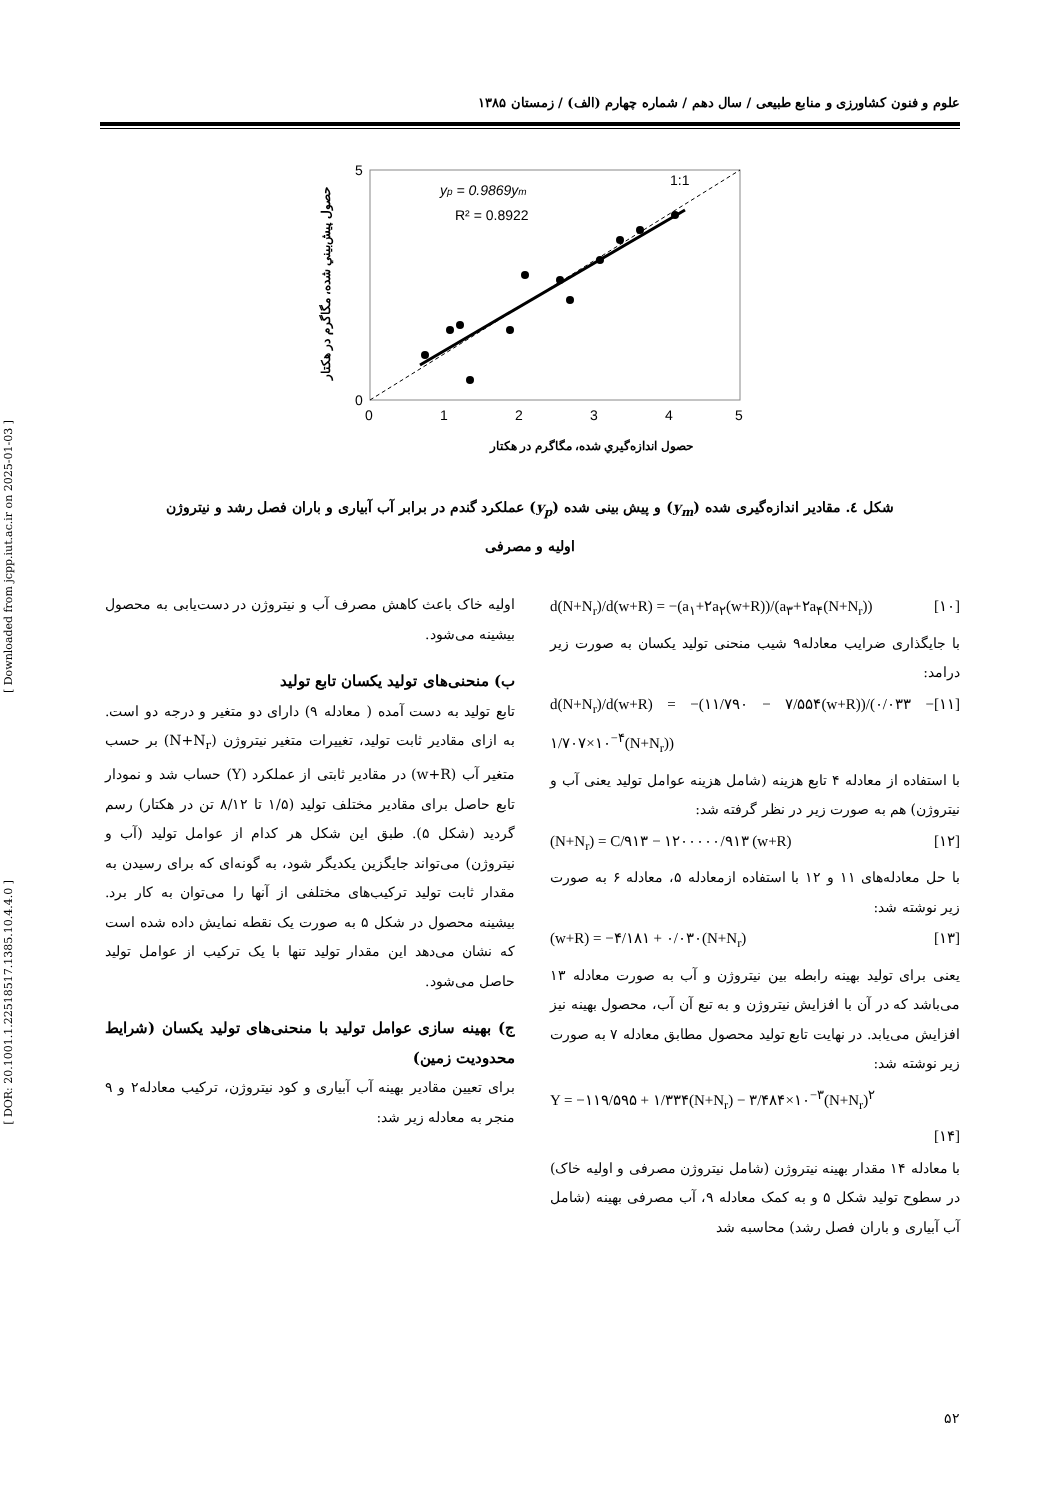[ Downloaded from jcpp.iut.ac.ir on 2025-01-03 ]
[ DOR: 20.1001.1.22518517.1385.10.4.4.0 ]
علوم و فنون کشاورزی و منابع طبیعی / سال دهم / شماره چهارم (الف) / زمستان ۱۳۸۵
yp = 0.9869ym
R² = 0.8922
1:1
0
5
0
1
2
3
4
5
حصول اندازەگیري شده، مگاگرم در هکتار
حصول پیش‌بیني شده، مگاگرم در هکتار
شکل ٤. مقادیر اندازه‌گیری شده (y<sub>m</sub>) و پیش بینی شده (y<sub>p</sub>) عملکرد گندم در برابر آب آبیاری و باران فصل رشد و نیتروژن اولیه و مصرفی
اولیه خاک باعث کاهش مصرف آب و نیتروژن در دست‌یابی به محصول بیشینه می‌شود.
ب) منحنی‌های تولید یکسان تابع تولید
تابع تولید به دست آمده ( معادله ۹) دارای دو متغیر و درجه دو است. به ازای مقادیر ثابت تولید، تغییرات متغیر نیتروژن (N+N<sub>r</sub>) بر حسب متغیر آب (w+R) در مقادیر ثابتی از عملکرد (Y) حساب شد و نمودار تابع حاصل برای مقادیر مختلف تولید (۱/۵ تا ۸/۱۲ تن در هکتار) رسم گردید (شکل ۵). طبق این شکل هر کدام از عوامل تولید (آب و نیتروژن) می‌تواند جایگزین یکدیگر شود، به گونه‌ای که برای رسیدن به مقدار ثابت تولید ترکیب‌های مختلفی از آنها را می‌توان به کار برد. بیشینه محصول در شکل ۵ به صورت یک نقطه نمایش داده شده است که نشان می‌دهد این مقدار تولید تنها با یک ترکیب از عوامل تولید حاصل می‌شود.
ج) بهینه سازی عوامل تولید با منحنی‌های تولید یکسان (شرایط محدودیت زمین)
برای تعیین مقادیر بهینه آب آبیاری و کود نیتروژن، ترکیب معادله۲ و ۹ منجر به معادله زیر شد:
d(N+N<sub>r</sub>)/d(w+R) = −(a<sub>۱</sub>+۲a<sub>۲</sub>(w+R))/(a<sub>۳</sub>+۲a<sub>۴</sub>(N+N<sub>r</sub>)) [۱۰]
با جایگذاری ضرایب معادله۹ شیب منحنی تولید یکسان به صورت زیر درامد:
d(N+N<sub>r</sub>)/d(w+R) = −(۱۱/۷۹۰ − ۷/۵۵۴(w+R))/(۰/۰۳۳ − ۱/۷۰۷×۱۰<sup>−۴</sup>(N+N<sub>r</sub>)) [۱۱]
با استفاده از معادله ۴ تابع هزینه (شامل هزینه عوامل تولید یعنی آب و نیتروژن) هم به صورت زیر در نظر گرفته شد:
(N+N<sub>r</sub>) = C/۹۱۳ − ۱۲۰۰۰۰۰/۹۱۳ (w+R) [۱۲]
با حل معادله‌های ۱۱ و ۱۲ با استفاده ازمعادله ۵، معادله ۶ به صورت زیر نوشته شد:
(w+R) = −۴/۱۸۱ + ۰/۰۳۰(N+N<sub>r</sub>) [۱۳]
یعنی برای تولید بهینه رابطه بین نیتروژن و آب به صورت معادله ۱۳ می‌باشد که در آن با افزایش نیتروژن و به تبع آن آب، محصول بهینه نیز افزایش می‌یابد. در نهایت تابع تولید محصول مطابق معادله ۷ به صورت زیر نوشته شد:
Y = −۱۱۹/۵۹۵ + ۱/۳۳۴(N+N<sub>r</sub>) − ۳/۴۸۴×۱۰<sup>−۳</sup>(N+N<sub>r</sub>)<sup>۲</sup>
[۱۴]
با معادله ۱۴ مقدار بهینه نیتروژن (شامل نیتروژن مصرفی و اولیه خاک) در سطوح تولید شکل ۵ و به کمک معادله ۹، آب مصرفی بهینه (شامل آب آبیاری و باران فصل رشد) محاسبه شد
۵۲